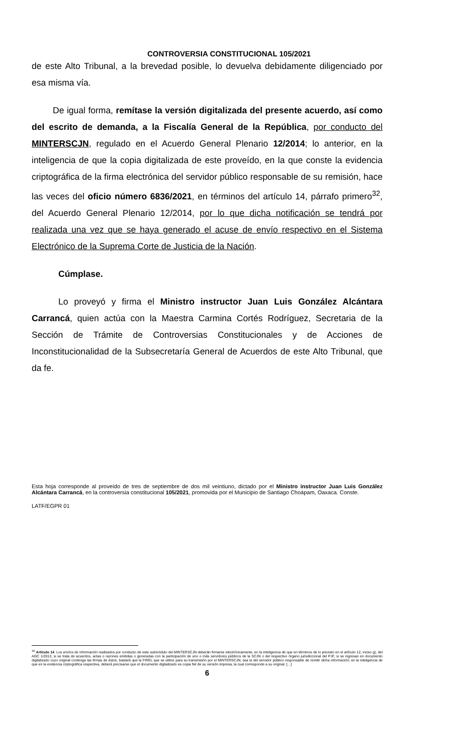CONTROVERSIA CONSTITUCIONAL 105/2021
de este Alto Tribunal, a la brevedad posible, lo devuelva debidamente diligenciado por esa misma vía.
De igual forma, remítase la versión digitalizada del presente acuerdo, así como del escrito de demanda, a la Fiscalía General de la República, por conducto del MINTERSCJN, regulado en el Acuerdo General Plenario 12/2014; lo anterior, en la inteligencia de que la copia digitalizada de este proveído, en la que conste la evidencia criptográfica de la firma electrónica del servidor público responsable de su remisión, hace las veces del oficio número 6836/2021, en términos del artículo 14, párrafo primero<sup>32</sup>, del Acuerdo General Plenario 12/2014, por lo que dicha notificación se tendrá por realizada una vez que se haya generado el acuse de envío respectivo en el Sistema Electrónico de la Suprema Corte de Justicia de la Nación.
Cúmplase.
Lo proveyó y firma el Ministro instructor Juan Luis González Alcántara Carrancá, quien actúa con la Maestra Carmina Cortés Rodríguez, Secretaria de la Sección de Trámite de Controversias Constitucionales y de Acciones de Inconstitucionalidad de la Subsecretaría General de Acuerdos de este Alto Tribunal, que da fe.
Esta hoja corresponde al proveído de tres de septiembre de dos mil veintiuno, dictado por el Ministro instructor Juan Luis González Alcántara Carrancá, en la controversia constitucional 105/2021, promovida por el Municipio de Santiago Choápam, Oaxaca. Conste.
LATF/EGPR 01
<sup>32</sup> Artículo 14. Los envíos de información realizados por conducto de este submódulo del MINTERSCJN deberán firmarse electrónicamente, en la inteligencia de que en términos de lo previsto en el artículo 12, inciso g), del AGC 1/2013, si se trata de acuerdos, actas o razones emitidas o generadas con la participación de uno o más servidores públicos de la SCJN o del respectivo órgano jurisdiccional del PJF, si se ingresan en documento digitalizado cuyo original contenga las firmas de éstos, bastará que la FIREL que se utilice para su transmisión por el MINTERSCJN, sea la del servidor público responsable de remitir dicha información; en la inteligencia de que en la evidencia criptográfica respectiva, deberá precisarse que el documento digitalizado es copia fiel de su versión impresa, la cual corresponde a su original. […]
6